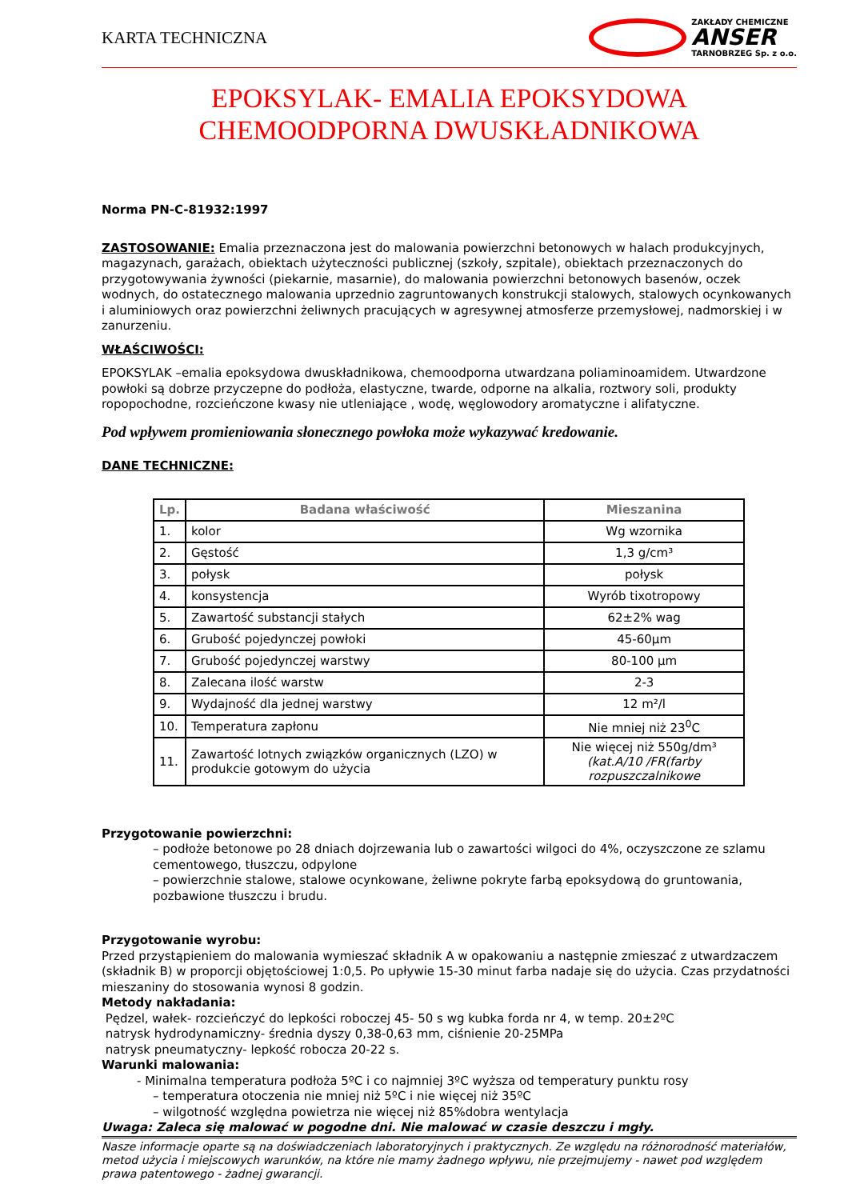KARTA TECHNICZNA
ZAKŁADY CHEMICZNE
ANSER
TARNOBRZEG Sp. z o.o.
EPOKSYLAK- EMALIA EPOKSYDOWA CHEMOODPORNA DWUSKŁADNIKOWA
Norma PN-C-81932:1997
ZASTOSOWANIE: Emalia przeznaczona jest do malowania powierzchni betonowych w halach produkcyjnych, magazynach, garażach, obiektach użyteczności publicznej (szkoły, szpitale), obiektach przeznaczonych do przygotowywania żywności (piekarnie, masarnie), do malowania powierzchni betonowych basenów, oczek wodnych, do ostatecznego malowania uprzednio zagruntowanych konstrukcji stalowych, stalowych ocynkowanych i aluminiowych oraz powierzchni żeliwnych pracujących w agresywnej atmosferze przemysłowej, nadmorskiej i w zanurzeniu.
WŁAŚCIWOŚCI:
EPOKSYLAK –emalia epoksydowa dwuskładnikowa, chemoodporna utwardzana poliaminoamidem. Utwardzone powłoki są dobrze przyczepne do podłoża, elastyczne, twarde, odporne na alkalia, roztwory soli, produkty ropopochodne, rozcieńczone kwasy nie utleniające , wodę, węglowodory aromatyczne i alifatyczne.
Pod wpływem promieniowania słonecznego powłoka może wykazywać kredowanie.
DANE TECHNICZNE:
| Lp. | Badana właściwość | Mieszanina |
| --- | --- | --- |
| 1. | kolor | Wg wzornika |
| 2. | Gęstość | 1,3 g/cm³ |
| 3. | połysk | połysk |
| 4. | konsystencja | Wyrób tixotropowy |
| 5. | Zawartość substancji stałych | 62±2% wag |
| 6. | Grubość pojedynczej powłoki | 45-60μm |
| 7. | Grubość pojedynczej warstwy | 80-100 μm |
| 8. | Zalecana ilość warstw | 2-3 |
| 9. | Wydajność dla jednej warstwy | 12 m²/l |
| 10. | Temperatura zapłonu | Nie mniej niż 23<sup>0</sup>C |
| 11. | Zawartość lotnych związków organicznych (LZO) w produkcie gotowym do użycia | Nie więcej niż 550g/dm³ (kat.A/10 /FR(farby rozpuszczalnikowe |
Przygotowanie powierzchni:
– podłoże betonowe po 28 dniach dojrzewania lub o zawartości wilgoci do 4%, oczyszczone ze szlamu cementowego, tłuszczu, odpylone
– powierzchnie stalowe, stalowe ocynkowane, żeliwne pokryte farbą epoksydową do gruntowania, pozbawione tłuszczu i brudu.
Przygotowanie wyrobu:
Przed przystąpieniem do malowania wymieszać składnik A w opakowaniu a następnie zmieszać z utwardzaczem (składnik B) w proporcji objętościowej 1:0,5. Po upływie 15-30 minut farba nadaje się do użycia. Czas przydatności mieszaniny do stosowania wynosi 8 godzin.
Metody nakładania:
Pędzel, wałek- rozcieńczyć do lepkości roboczej 45- 50 s wg kubka forda nr 4, w temp. 20±2ºC
natrysk hydrodynamiczny- średnia dyszy 0,38-0,63 mm, ciśnienie 20-25MPa
natrysk pneumatyczny- lepkość robocza 20-22 s.
Warunki malowania:
- Minimalna temperatura podłoża 5ºC i co najmniej 3ºC wyższa od temperatury punktu rosy
– temperatura otoczenia nie mniej niż 5ºC i nie więcej niż 35ºC
– wilgotność względna powietrza nie więcej niż 85%dobra wentylacja
Uwaga: Zaleca się malować w pogodne dni. Nie malować w czasie deszczu i mgły.
Nasze informacje oparte są na doświadczeniach laboratoryjnych i praktycznych. Ze względu na różnorodność materiałów, metod użycia i miejscowych warunków, na które nie mamy żadnego wpływu, nie przejmujemy - nawet pod względem prawa patentowego - żadnej gwarancji.